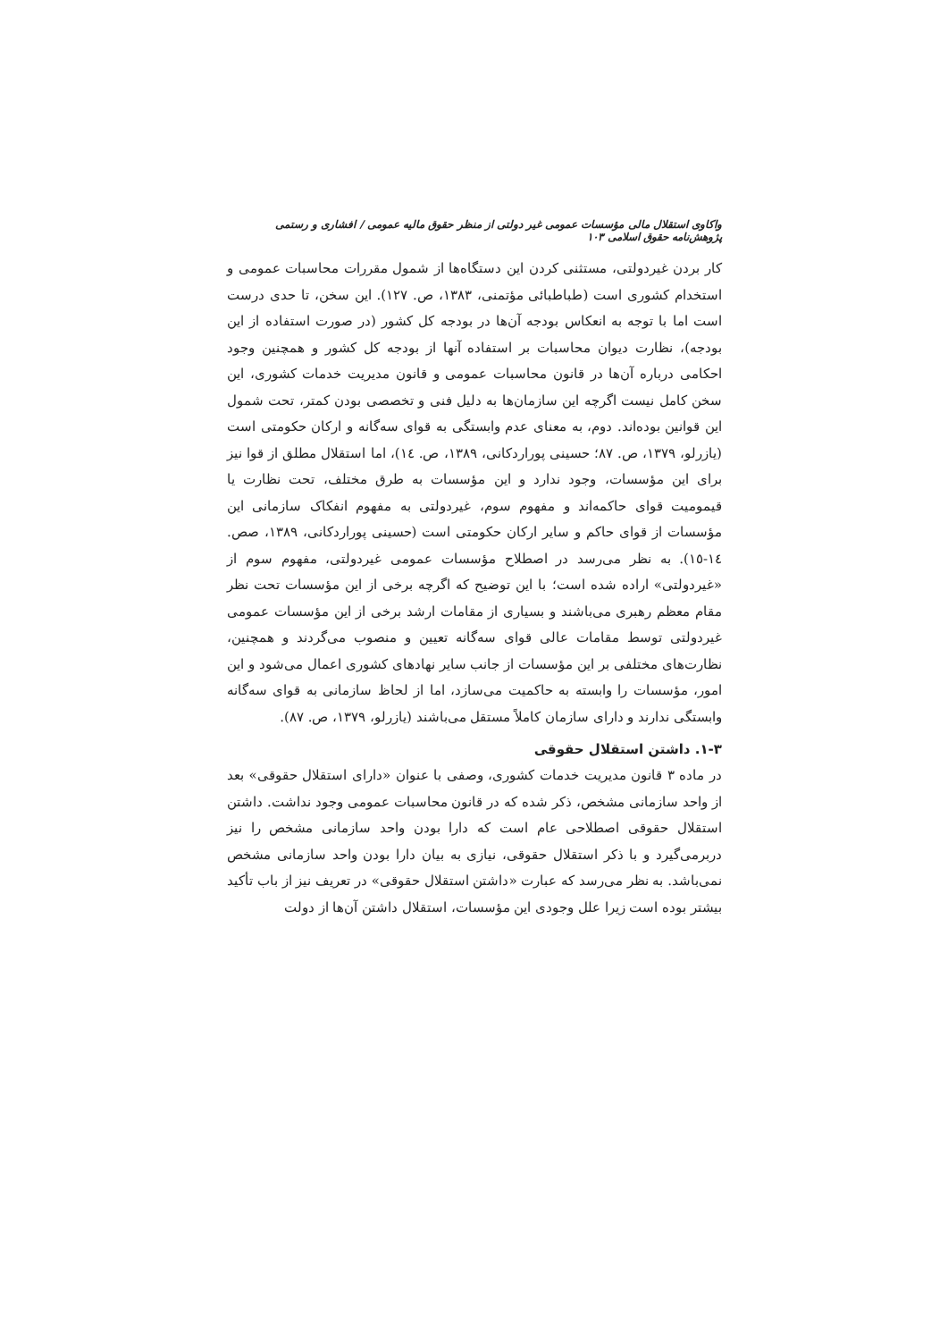واکاوی استقلال مالی مؤسسات عمومی غیر دولتی از منظر حقوق مالیه عمومی / افشاری و رستمی پژوهش‌نامه حقوق اسلامی ۱۰۳
کار بردن غیردولتی، مستثنی کردن این دستگاه‌ها از شمول مقررات محاسبات عمومی و استخدام کشوری است (طباطبائی مؤتمنی، ۱۳۸۳، ص. ۱۲۷). این سخن، تا حدی درست است اما با توجه به انعکاس بودجه آن‌ها در بودجه کل کشور (در صورت استفاده از این بودجه)، نظارت دیوان محاسبات بر استفاده آنها از بودجه کل کشور و همچنین وجود احکامی درباره آن‌ها در قانون محاسبات عمومی و قانون مدیریت خدمات کشوری، این سخن کامل نیست اگرچه این سازمان‌ها به دلیل فنی و تخصصی بودن کمتر، تحت شمول این قوانین بوده‌اند. دوم، به معنای عدم وابستگی به قوای سه‌گانه و ارکان حکومتی است (یازرلو، ۱۳۷۹، ص. ۸۷؛ حسینی پوراردکانی، ۱۳۸۹، ص. ١٤)، اما استقلال مطلق از قوا نیز برای این مؤسسات، وجود ندارد و این مؤسسات به طرق مختلف، تحت نظارت یا قیمومیت قوای حاکمه‌اند و مفهوم سوم، غیردولتی به مفهوم انفکاک سازمانی این مؤسسات از قوای حاکم و سایر ارکان حکومتی است (حسینی پوراردکانی، ۱۳۸۹، صص. ١٤-١٥). به نظر می‌رسد در اصطلاح مؤسسات عمومی غیردولتی، مفهوم سوم از «غیردولتی» اراده شده است؛ با این توضیح که اگرچه برخی از این مؤسسات تحت نظر مقام معظم رهبری می‌باشند و بسیاری از مقامات ارشد برخی از این مؤسسات عمومی غیردولتی توسط مقامات عالی قوای سه‌گانه تعیین و منصوب می‌گردند و همچنین، نظارت‌های مختلفی بر این مؤسسات از جانب سایر نهادهای کشوری اعمال می‌شود و این امور، مؤسسات را وابسته به حاکمیت می‌سازد، اما از لحاظ سازمانی به قوای سه‌گانه وابستگی ندارند و دارای سازمان کاملاً مستقل می‌باشند (یازرلو، ۱۳۷۹، ص. ۸۷).
۱-۳. داشتن استقلال حقوقی
در ماده ۳ قانون مدیریت خدمات کشوری، وصفی با عنوان «دارای استقلال حقوقی» بعد از واحد سازمانی مشخص، ذکر شده که در قانون محاسبات عمومی وجود نداشت. داشتن استقلال حقوقی اصطلاحی عام است که دارا بودن واحد سازمانی مشخص را نیز دربرمی‌گیرد و با ذکر استقلال حقوقی، نیازی به بیان دارا بودن واحد سازمانی مشخص نمی‌باشد. به نظر می‌رسد که عبارت «داشتن استقلال حقوقی» در تعریف نیز از باب تأکید بیشتر بوده است زیرا علل وجودی این مؤسسات، استقلال داشتن آن‌ها از دولت